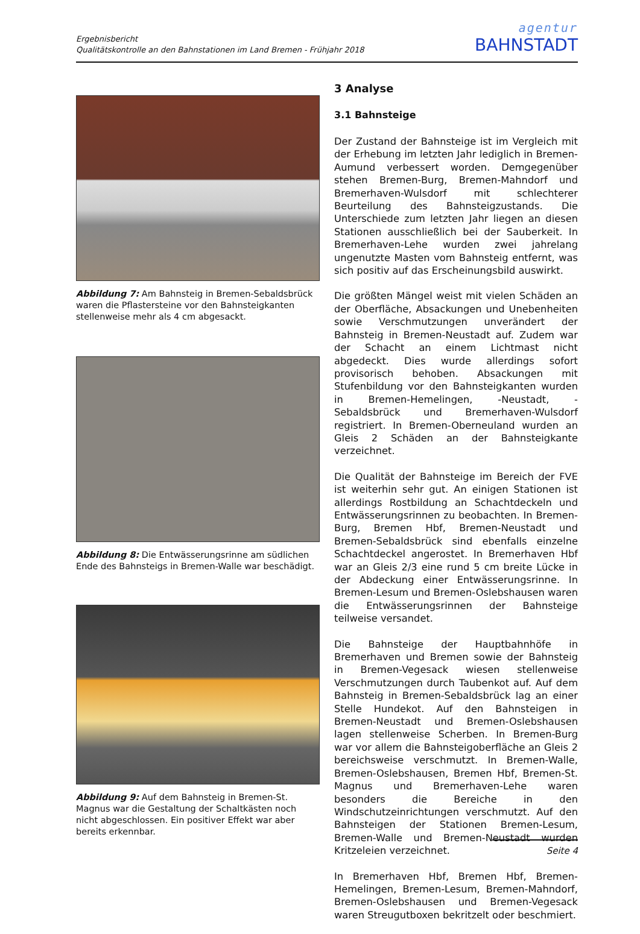Ergebnisbericht
Qualitätskontrolle an den Bahnstationen im Land Bremen - Frühjahr 2018
agentur
BAHNSTADT
Abbildung 7: Am Bahnsteig in Bremen-Sebaldsbrück waren die Pflastersteine vor den Bahnsteigkanten stellenweise mehr als 4 cm abgesackt.
Abbildung 8: Die Entwässerungsrinne am südlichen Ende des Bahnsteigs in Bremen-Walle war beschädigt.
Abbildung 9: Auf dem Bahnsteig in Bremen-St. Magnus war die Gestaltung der Schaltkästen noch nicht abgeschlossen. Ein positiver Effekt war aber bereits erkennbar.
3 Analyse
3.1 Bahnsteige
Der Zustand der Bahnsteige ist im Vergleich mit der Erhebung im letzten Jahr lediglich in Bremen-Aumund verbessert worden. Demgegenüber stehen Bremen-Burg, Bremen-Mahndorf und Bremerhaven-Wulsdorf mit schlechterer Beurteilung des Bahnsteigzustands. Die Unterschiede zum letzten Jahr liegen an diesen Stationen ausschließlich bei der Sauberkeit. In Bremerhaven-Lehe wurden zwei jahrelang ungenutzte Masten vom Bahnsteig entfernt, was sich positiv auf das Erscheinungsbild auswirkt.
Die größten Mängel weist mit vielen Schäden an der Oberfläche, Absackungen und Unebenheiten sowie Verschmutzungen unverändert der Bahnsteig in Bremen-Neustadt auf. Zudem war der Schacht an einem Lichtmast nicht abgedeckt. Dies wurde allerdings sofort provisorisch behoben. Absackungen mit Stufenbildung vor den Bahnsteigkanten wurden in Bremen-Hemelingen, -Neustadt, -Sebaldsbrück und Bremerhaven-Wulsdorf registriert. In Bremen-Oberneuland wurden an Gleis 2 Schäden an der Bahnsteigkante verzeichnet.
Die Qualität der Bahnsteige im Bereich der FVE ist weiterhin sehr gut. An einigen Stationen ist allerdings Rostbildung an Schachtdeckeln und Entwässerungsrinnen zu beobachten. In Bremen-Burg, Bremen Hbf, Bremen-Neustadt und Bremen-Sebaldsbrück sind ebenfalls einzelne Schachtdeckel angerostet. In Bremerhaven Hbf war an Gleis 2/3 eine rund 5 cm breite Lücke in der Abdeckung einer Entwässerungsrinne. In Bremen-Lesum und Bremen-Oslebshausen waren die Entwässerungsrinnen der Bahnsteige teilweise versandet.
Die Bahnsteige der Hauptbahnhöfe in Bremerhaven und Bremen sowie der Bahnsteig in Bremen-Vegesack wiesen stellenweise Verschmutzungen durch Taubenkot auf. Auf dem Bahnsteig in Bremen-Sebaldsbrück lag an einer Stelle Hundekot. Auf den Bahnsteigen in Bremen-Neustadt und Bremen-Oslebshausen lagen stellenweise Scherben. In Bremen-Burg war vor allem die Bahnsteigoberfläche an Gleis 2 bereichsweise verschmutzt. In Bremen-Walle, Bremen-Oslebshausen, Bremen Hbf, Bremen-St. Magnus und Bremerhaven-Lehe waren besonders die Bereiche in den Windschutzeinrichtungen verschmutzt. Auf den Bahnsteigen der Stationen Bremen-Lesum, Bremen-Walle und Bremen-Neustadt wurden Kritzeleien verzeichnet.
In Bremerhaven Hbf, Bremen Hbf, Bremen-Hemelingen, Bremen-Lesum, Bremen-Mahndorf, Bremen-Oslebshausen und Bremen-Vegesack waren Streugutboxen bekritzelt oder beschmiert.
Seite 4